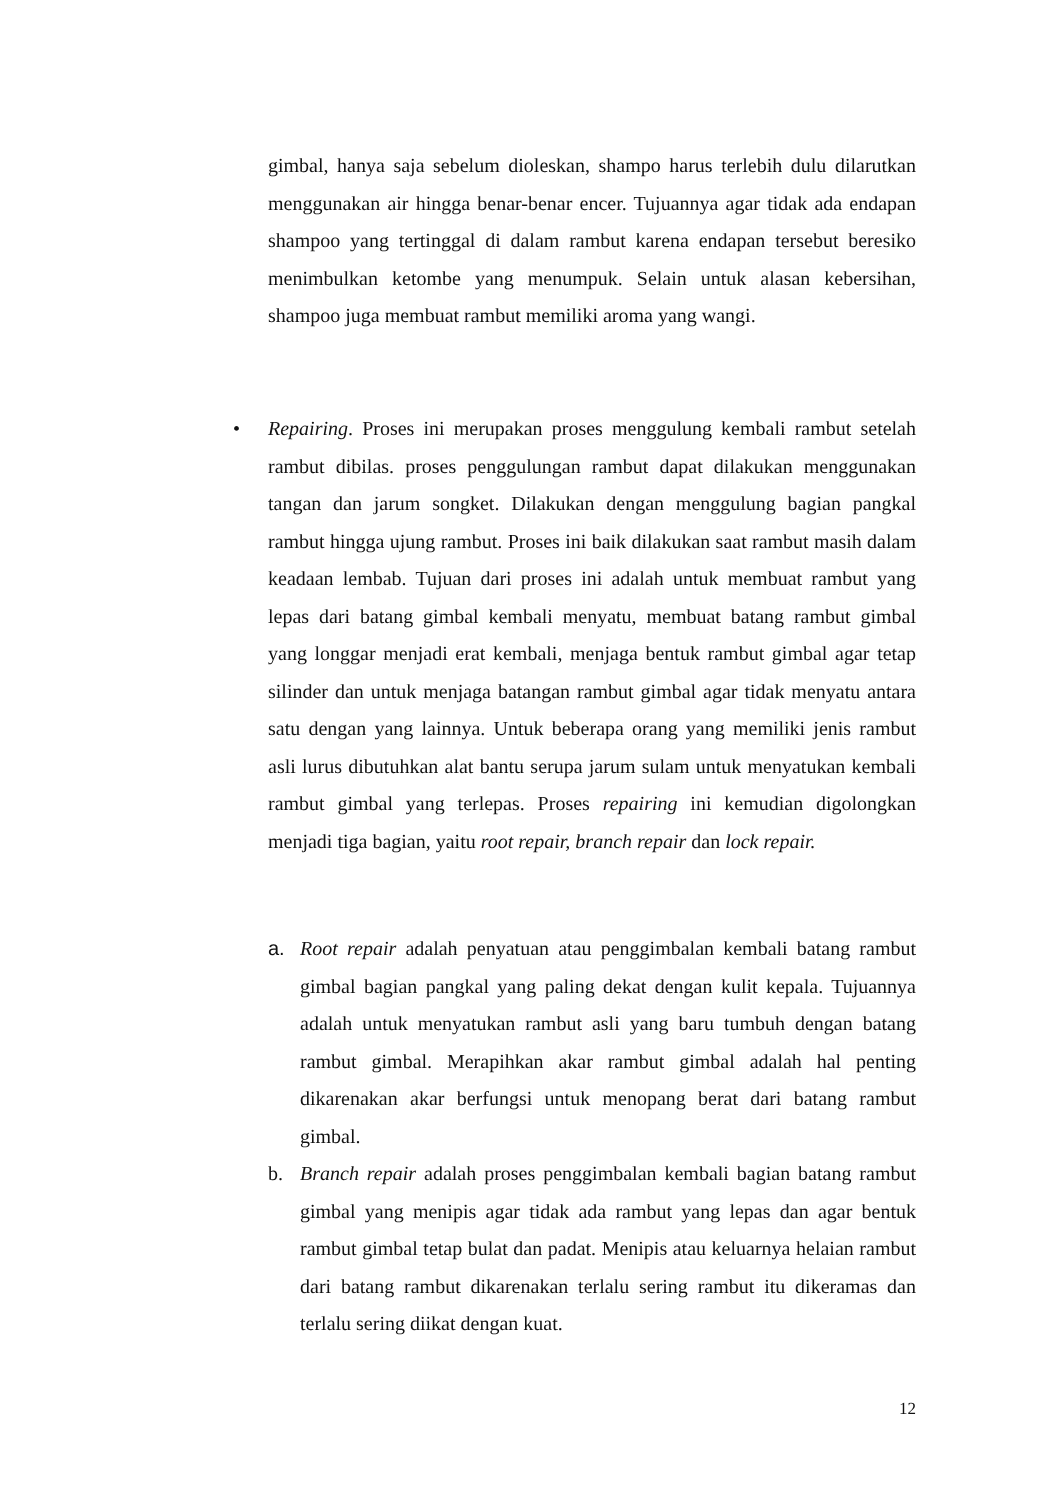gimbal, hanya saja sebelum dioleskan, shampo harus terlebih dulu dilarutkan menggunakan air hingga benar-benar encer. Tujuannya agar tidak ada endapan shampoo yang tertinggal di dalam rambut karena endapan tersebut beresiko menimbulkan ketombe yang menumpuk. Selain untuk alasan kebersihan, shampoo juga membuat rambut memiliki aroma yang wangi.
•
Repairing. Proses ini merupakan proses menggulung kembali rambut setelah rambut dibilas. proses penggulungan rambut dapat dilakukan menggunakan tangan dan jarum songket. Dilakukan dengan menggulung bagian pangkal rambut hingga ujung rambut. Proses ini baik dilakukan saat rambut masih dalam keadaan lembab. Tujuan dari proses ini adalah untuk membuat rambut yang lepas dari batang gimbal kembali menyatu, membuat batang rambut gimbal yang longgar menjadi erat kembali, menjaga bentuk rambut gimbal agar tetap silinder dan untuk menjaga batangan rambut gimbal agar tidak menyatu antara satu dengan yang lainnya. Untuk beberapa orang yang memiliki jenis rambut asli lurus dibutuhkan alat bantu serupa jarum sulam untuk menyatukan kembali rambut gimbal yang terlepas. Proses repairing ini kemudian digolongkan menjadi tiga bagian, yaitu root repair, branch repair dan lock repair.
a. Root repair adalah penyatuan atau penggimbalan kembali batang rambut gimbal bagian pangkal yang paling dekat dengan kulit kepala. Tujuannya adalah untuk menyatukan rambut asli yang baru tumbuh dengan batang rambut gimbal. Merapihkan akar rambut gimbal adalah hal penting dikarenakan akar berfungsi untuk menopang berat dari batang rambut gimbal.
b. Branch repair adalah proses penggimbalan kembali bagian batang rambut gimbal yang menipis agar tidak ada rambut yang lepas dan agar bentuk rambut gimbal tetap bulat dan padat. Menipis atau keluarnya helaian rambut dari batang rambut dikarenakan terlalu sering rambut itu dikeramas dan terlalu sering diikat dengan kuat.
12